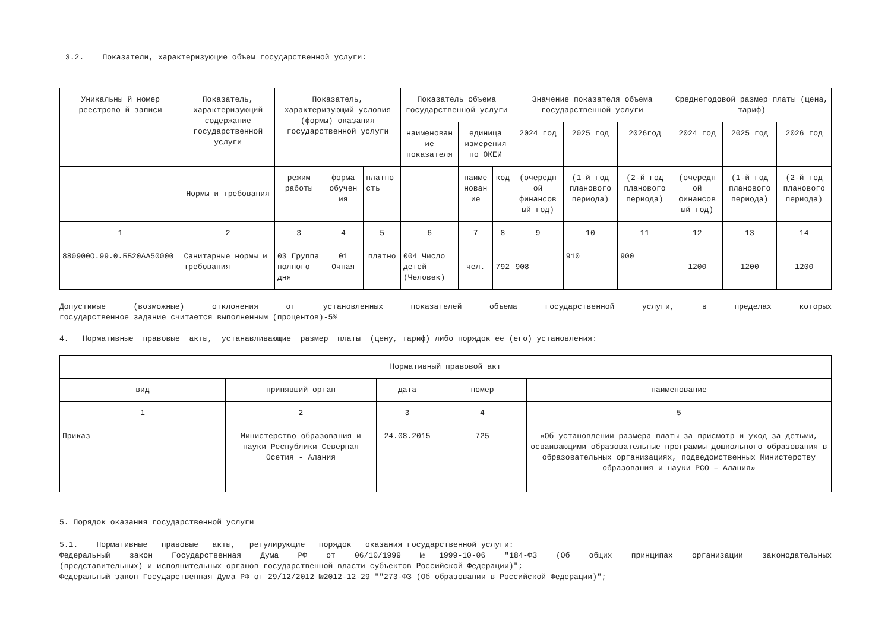3.2. Показатели, характеризующие объем государственной услуги:
| Уникальны й номер реестрово й записи | Показатель, характеризующий содержание государственной услуги | Показатель, характеризующий условия (формы) оказания государственной услуги | | | Показатель объема государственной услуги | | | Значение показателя объема государственной услуги | | | Среднегодовой размер платы (цена, тариф) | | |
| --- | --- | --- | --- | --- | --- | --- | --- | --- | --- | --- | --- | --- | --- |
| | | | | | наименован ие показателя | единица измерения по ОКЕИ | | 2024 год | 2025 год | 2026год | 2024 год | 2025 год | 2026 год |
| | Нормы и требования | режим работы | форма обучен ия | платно сть | | наиме нован ие | код | (очередн ой финансов ый год) | (1-й год планового периода) | (2-й год планового периода) | (очередн ой финансов ый год) | (1-й год планового периода) | (2-й год планового периода) |
| 1 | 2 | 3 | 4 | 5 | 6 | 7 | 8 | 9 | 10 | 11 | 12 | 13 | 14 |
| 880900О.99.0.ББ20АА50000 | Санитарные нормы и требования | 03 Группа полного дня | 01 Очная | платно | 004 Число детей (Человек) | чел. | 792 | 908 | 910 | 900 | 1200 | 1200 | 1200 |
Допустимые (возможные) отклонения от установленных показателей объема государственной услуги, в пределах которых
государственное задание считается выполненным (процентов)-5%
4. Нормативные правовые акты, устанавливающие размер платы (цену, тариф) либо порядок ее (его) установления:
| Нормативный правовой акт | | | | |
| --- | --- | --- | --- | --- |
| вид | принявший орган | дата | номер | наименование |
| 1 | 2 | 3 | 4 | 5 |
| Приказ | Министерство образования и науки Республики Северная Осетия - Алания | 24.08.2015 | 725 | «Об установлении размера платы за присмотр и уход за детьми, осваивающими образовательные программы дошкольного образования в образовательных организациях, подведомственных Министерству образования и науки РСО – Алания» |
5. Порядок оказания государственной услуги
5.1. Нормативные правовые акты, регулирующие порядок оказания государственной услуги:
Федеральный закон Государственная Дума РФ от 06/10/1999 №1999-10-06 "184-ФЗ (Об общих принципах организации законодательных
(представительных) и исполнительных органов государственной власти субъектов Российской Федерации)";
Федеральный закон Государственная Дума РФ от 29/12/2012 №2012-12-29 ""273-ФЗ (Об образовании в Российской Федерации)";